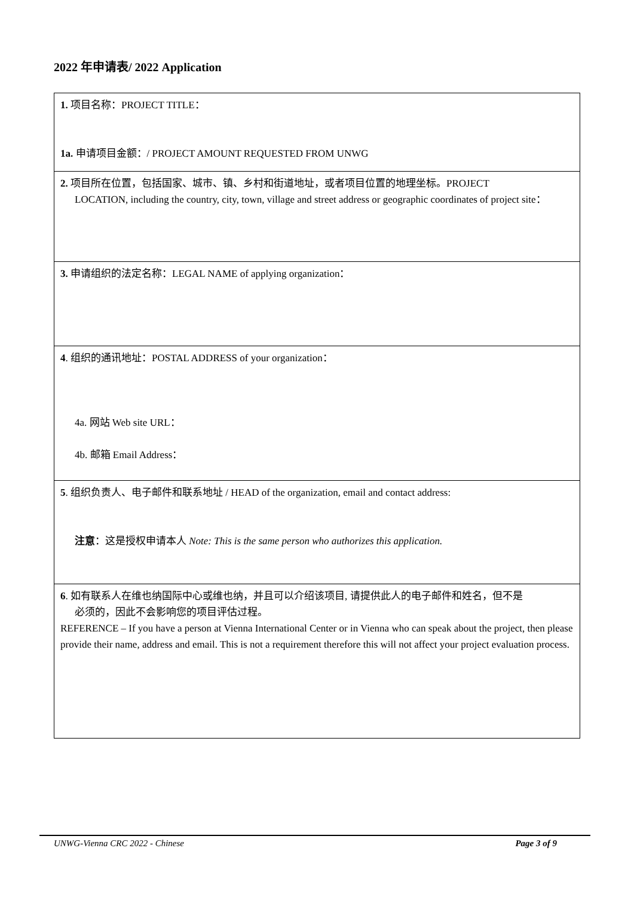2022 年申请表/ 2022 Application
| 1. 项目名称：PROJECT TITLE： 1a. 申请项目金额：/ PROJECT AMOUNT REQUESTED FROM UNWG |
| 2. 项目所在位置，包括国家、城市、镇、乡村和街道地址，或者项目位置的地理坐标。PROJECT LOCATION, including the country, city, town, village and street address or geographic coordinates of project site： |
| 3. 申请组织的法定名称：LEGAL NAME of applying organization： |
| 4 . 组织的通讯地址：POSTAL ADDRESS of your organization： 4a. 网站 Web site URL： 4b. 邮箱 Email Address： |
| 5 . 组织负责人、电子邮件和联系地址 / HEAD of the organization, email and contact address: 注意 ：这是授权申请本人 Note: This is the same person who authorizes this application. |
| 6 . 如有联系人在维也纳国际中心或维也纳，并且可以介绍该项目, 请提供此人的电子邮件和姓名，但不是 必须的，因此不会影响您的项目评估过程。 REFERENCE – If you have a person at Vienna International Center or in Vienna who can speak about the project, then please provide their name, address and email. This is not a requirement therefore this will not affect your project evaluation process. |
UNWG-Vienna CRC 2022 - Chinese Page 3 of 9